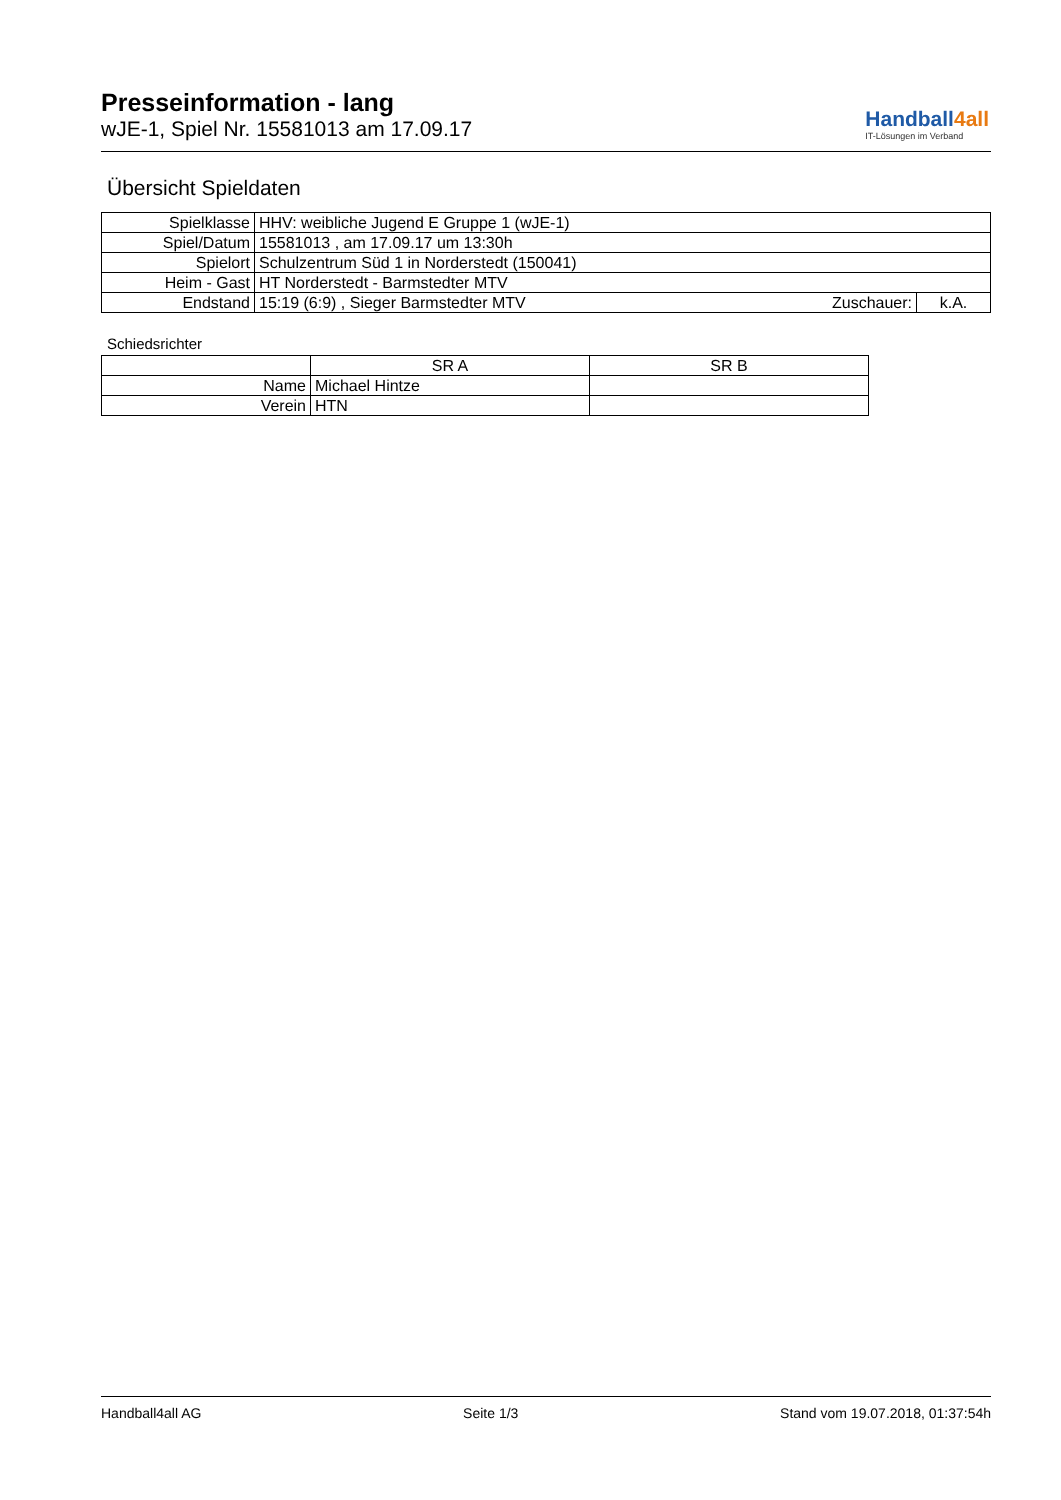Presseinformation - lang
wJE-1, Spiel Nr. 15581013 am 17.09.17
Handball4all
IT-Lösungen im Verband
Übersicht Spieldaten
| Spielklasse | HHV: weibliche Jugend E Gruppe 1 (wJE-1) | | |
| Spiel/Datum | 15581013 , am 17.09.17 um 13:30h | | |
| Spielort | Schulzentrum Süd 1 in Norderstedt (150041) | | |
| Heim - Gast | HT Norderstedt - Barmstedter MTV | | |
| Endstand | 15:19 (6:9) , Sieger Barmstedter MTV | Zuschauer: | k.A. |
Schiedsrichter
| | SR A | SR B |
| Name | Michael Hintze | |
| Verein | HTN | |
Handball4all AG Seite 1/3 Stand vom 19.07.2018, 01:37:54h